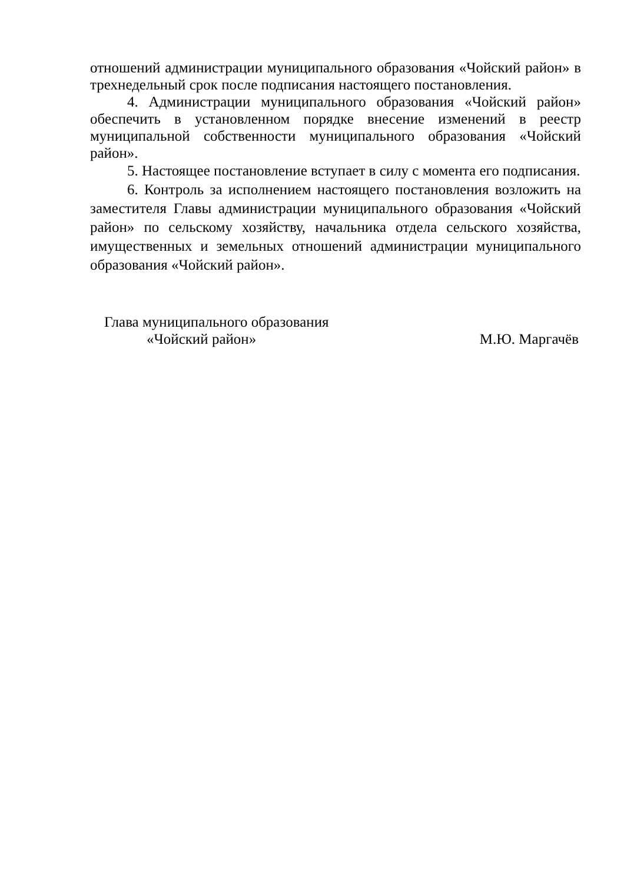отношений администрации муниципального образования «Чойский район» в трехнедельный срок после подписания настоящего постановления.
4. Администрации муниципального образования «Чойский район» обеспечить в установленном порядке внесение изменений в реестр муниципальной собственности муниципального образования «Чойский район».
5. Настоящее постановление вступает в силу с момента его подписания.
6. Контроль за исполнением настоящего постановления возложить на заместителя Главы администрации муниципального образования «Чойский район» по сельскому хозяйству, начальника отдела сельского хозяйства, имущественных и земельных отношений администрации муниципального образования «Чойский район».
Глава муниципального образования
«Чойский район»
М.Ю. Маргачёв